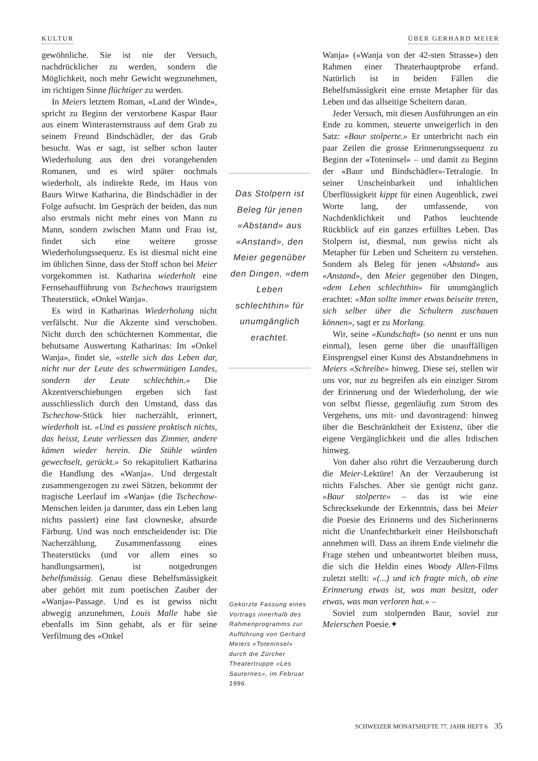KULTUR ÜBER GERHARD MEIER
gewöhnliche. Sie ist nie der Versuch, nachdrücklicher zu werden, sondern die Möglichkeit, noch mehr Gewicht wegzunehmen, im richtigen Sinne flüchtiger zu werden.
In Meiers letztem Roman, «Land der Winde», spricht zu Beginn der verstorbene Kaspar Baur aus einem Winterasternstrauss auf dem Grab zu seinem Freund Bindschädler, der das Grab besucht. Was er sagt, ist selber schon lauter Wiederholung aus den drei vorangehenden Romanen, und es wird später nochmals wiederholt, als indirekte Rede, im Haus von Baurs Witwe Katharina, die Bindschädler in der Folge aufsucht. Im Gespräch der beiden, das nun also erstmals nicht mehr eines von Mann zu Mann, sondern zwischen Mann und Frau ist, findet sich eine weitere grosse Wiederholungssequenz. Es ist diesmal nicht eine im üblichen Sinne, dass der Stoff schon bei Meier vorgekommen ist. Katharina wiederholt eine Fernsehaufführung von Tschechows traurigstem Theaterstück, «Onkel Wanja».
Es wird in Katharinas Wiederholung nicht verfälscht. Nur die Akzente sind verschoben. Nicht durch den schüchternen Kommentar, die behutsame Auswertung Katharinas: Im «Onkel Wanja», findet sie, «stelle sich das Leben dar, nicht nur der Leute des schwermütigen Landes, sondern der Leute schlechthin.» Die Akzentverschiebungen ergeben sich fast ausschliesslich durch den Umstand, dass das Tschechow-Stück hier nacherzählt, erinnert, wiederholt ist. «Und es passiere praktisch nichts, das heisst, Leute verliessen das Zimmer, andere kämen wieder herein. Die Stühle würden gewechselt, gerückt.» So rekapituliert Katharina die Handlung des «Wanja». Und dergestalt zusammengezogen zu zwei Sätzen, bekommt der tragische Leerlauf im «Wanja» (die Tschechow-Menschen leiden ja darunter, dass ein Leben lang nichts passiert) eine fast clowneske, absurde Färbung. Und was noch entscheidender ist: Die Nacherzählung, Zusammenfassung eines Theaterstücks (und vor allem eines so handlungsarmen), ist notgedrungen behelfsmässig. Genau diese Behelfsmässigkeit aber gehört mit zum poetischen Zauber der «Wanja»-Passage. Und es ist gewiss nicht abwegig anzunehmen, Louis Malle habe sie ebenfalls im Sinn gehabt, als er für seine Verfilmung des «Onkel
Das Stolpern ist Beleg für jenen «Abstand» aus «Anstand», den Meier gegenüber den Dingen, «dem Leben schlechthin» für unumgänglich erachtet.
Gekürzte Fassung eines Vortrags innerhalb des Rahmenprogramms zur Aufführung von Gerhard Meiers «Toteninsel» durch die Zürcher Theatertruppe «Les Sauternes», im Februar 1996.
Wanja» («Wanja von der 42-sten Strasse») den Rahmen einer Theaterhauptprobe erfand. Natürlich ist in beiden Fällen die Behelfsmässigkeit eine ernste Metapher für das Leben und das allseitige Scheitern daran.
Jeder Versuch, mit diesen Ausführungen an ein Ende zu kommen, steuerte unweigerlich in den Satz: «Baur stolperte.» Er unterbricht nach ein paar Zeilen die grosse Erinnerungssequenz zu Beginn der «Toteninsel» – und damit zu Beginn der «Baur und Bindschädler»-Tetralogie. In seiner Unscheinbarkeit und inhaltlichen Überflüssigkeit kippt für einen Augenblick, zwei Worte lang, der umfassende, von Nachdenklichkeit und Pathos leuchtende Rückblick auf ein ganzes erfülltes Leben. Das Stolpern ist, diesmal, nun gewiss nicht als Metapher für Leben und Scheitern zu verstehen. Sondern als Beleg für jenen «Abstand» aus «Anstand», den Meier gegenüber den Dingen, «dem Leben schlechthin» für unumgänglich erachtet: «Man sollte immer etwas beiseite treten, sich selber über die Schultern zuschauen können», sagt er zu Morlang.
Wir, seine «Kundschaft» (so nennt er uns nun einmal), lesen gerne über die unauffälligen Einsprengsel einer Kunst des Abstandnehmens in Meiers «Schreibe» hinweg. Diese sei, stellen wir uns vor, nur zu begreifen als ein einziger Strom der Erinnerung und der Wiederholung, der wie von selbst fliesse, gegenläufig zum Strom des Vergehens, uns mit- und davontragend: hinweg über die Beschränktheit der Existenz, über die eigene Vergänglichkeit und die alles Irdischen hinweg.
Von daher also rührt die Verzauberung durch die Meier-Lektüre! An der Verzauberung ist nichts Falsches. Aber sie genügt nicht ganz. «Baur stolperte» – das ist wie eine Schrecksekunde der Erkenntnis, dass bei Meier die Poesie des Erinnerns und des Sicherinnerns nicht die Unanfechtbarkeit einer Heilsbotschaft annehmen will. Dass an ihrem Ende vielmehr die Frage stehen und unbeantwortet bleiben muss, die sich die Heldin eines Woody Allen-Films zuletzt stellt: «(...) und ich fragte mich, ob eine Erinnerung etwas ist, was man besitzt, oder etwas, was man verloren hat.» –
Soviel zum stolpernden Baur, soviel zur Meierschen Poesie.✦
SCHWEIZER MONATSHEFTE 77. JAHR HEFT 6 35